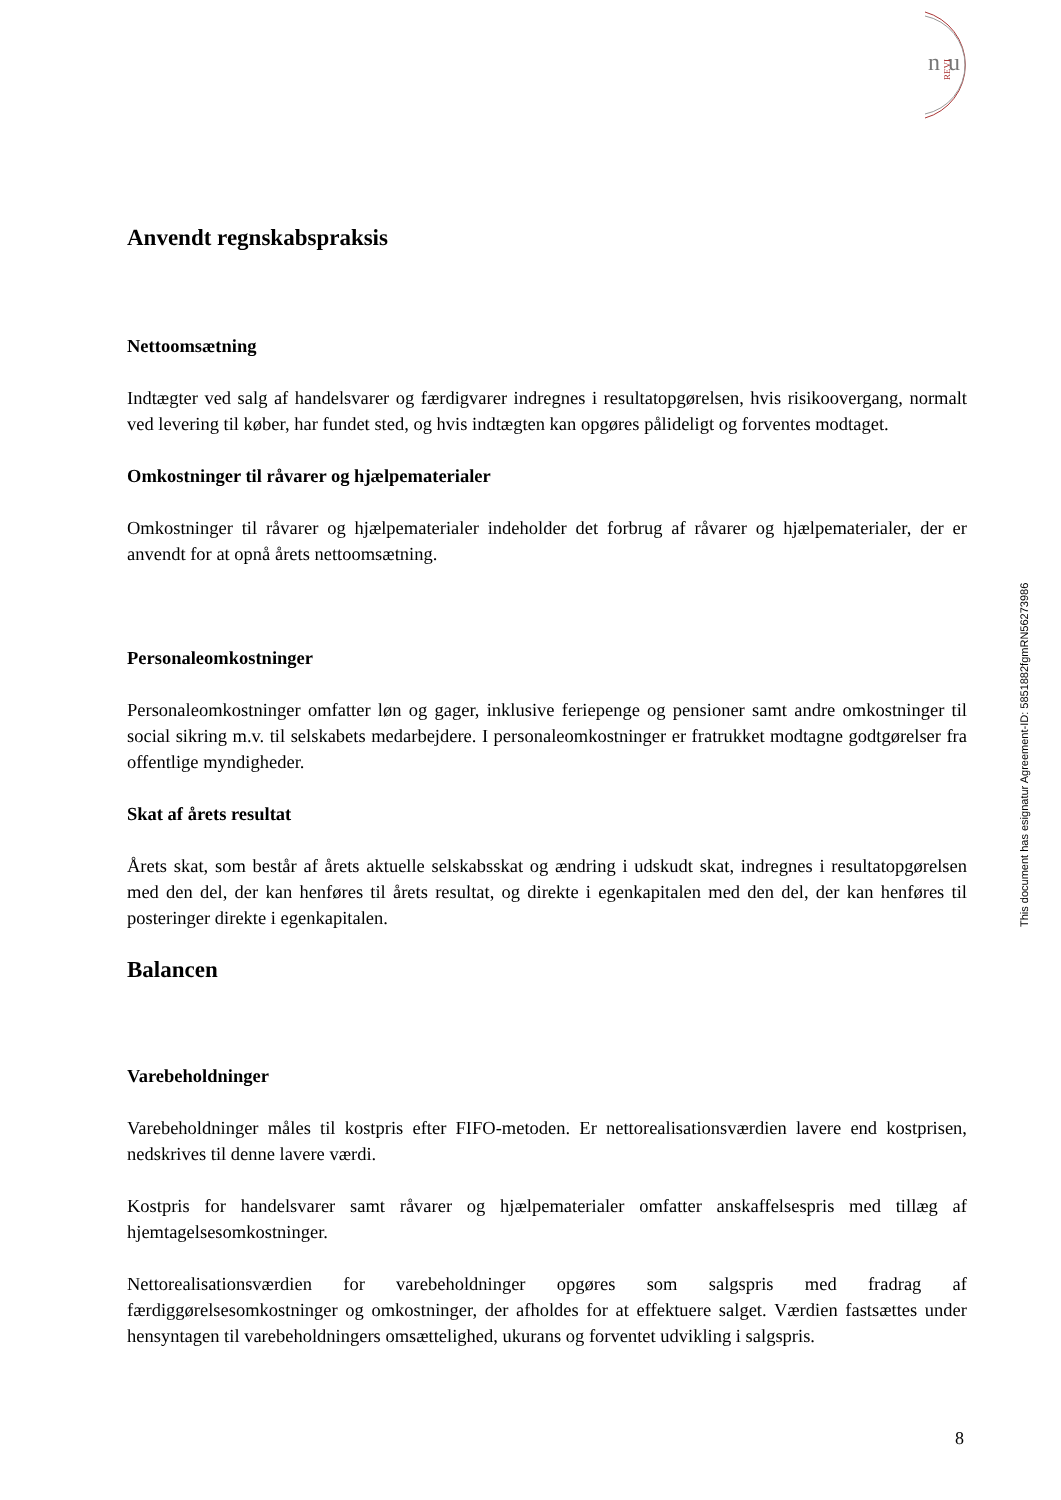n
u
REVI
This document has esignatur Agreement-ID: 5851882fgmRN56273986
Anvendt regnskabspraksis
Nettoomsætning
Indtægter ved salg af handelsvarer og færdigvarer indregnes i resultatopgørelsen, hvis risikoovergang, normalt ved levering til køber, har fundet sted, og hvis indtægten kan opgøres pålideligt og forventes modtaget.
Omkostninger til råvarer og hjælpematerialer
Omkostninger til råvarer og hjælpematerialer indeholder det forbrug af råvarer og hjælpematerialer, der er anvendt for at opnå årets nettoomsætning.
Personaleomkostninger
Personaleomkostninger omfatter løn og gager, inklusive feriepenge og pensioner samt andre omkostninger til social sikring m.v. til selskabets medarbejdere. I personaleomkostninger er fratrukket modtagne godtgørelser fra offentlige myndigheder.
Skat af årets resultat
Årets skat, som består af årets aktuelle selskabsskat og ændring i udskudt skat, indregnes i resultatopgørelsen med den del, der kan henføres til årets resultat, og direkte i egenkapitalen med den del, der kan henføres til posteringer direkte i egenkapitalen.
Balancen
Varebeholdninger
Varebeholdninger måles til kostpris efter FIFO-metoden. Er nettorealisationsværdien lavere end kostprisen, nedskrives til denne lavere værdi.
Kostpris for handelsvarer samt råvarer og hjælpematerialer omfatter anskaffelsespris med tillæg af hjemtagelsesomkostninger.
Nettorealisationsværdien for varebeholdninger opgøres som salgspris med fradrag af færdiggørelsesomkostninger og omkostninger, der afholdes for at effektuere salget. Værdien fastsættes under hensyntagen til varebeholdningers omsættelighed, ukurans og forventet udvikling i salgspris.
8